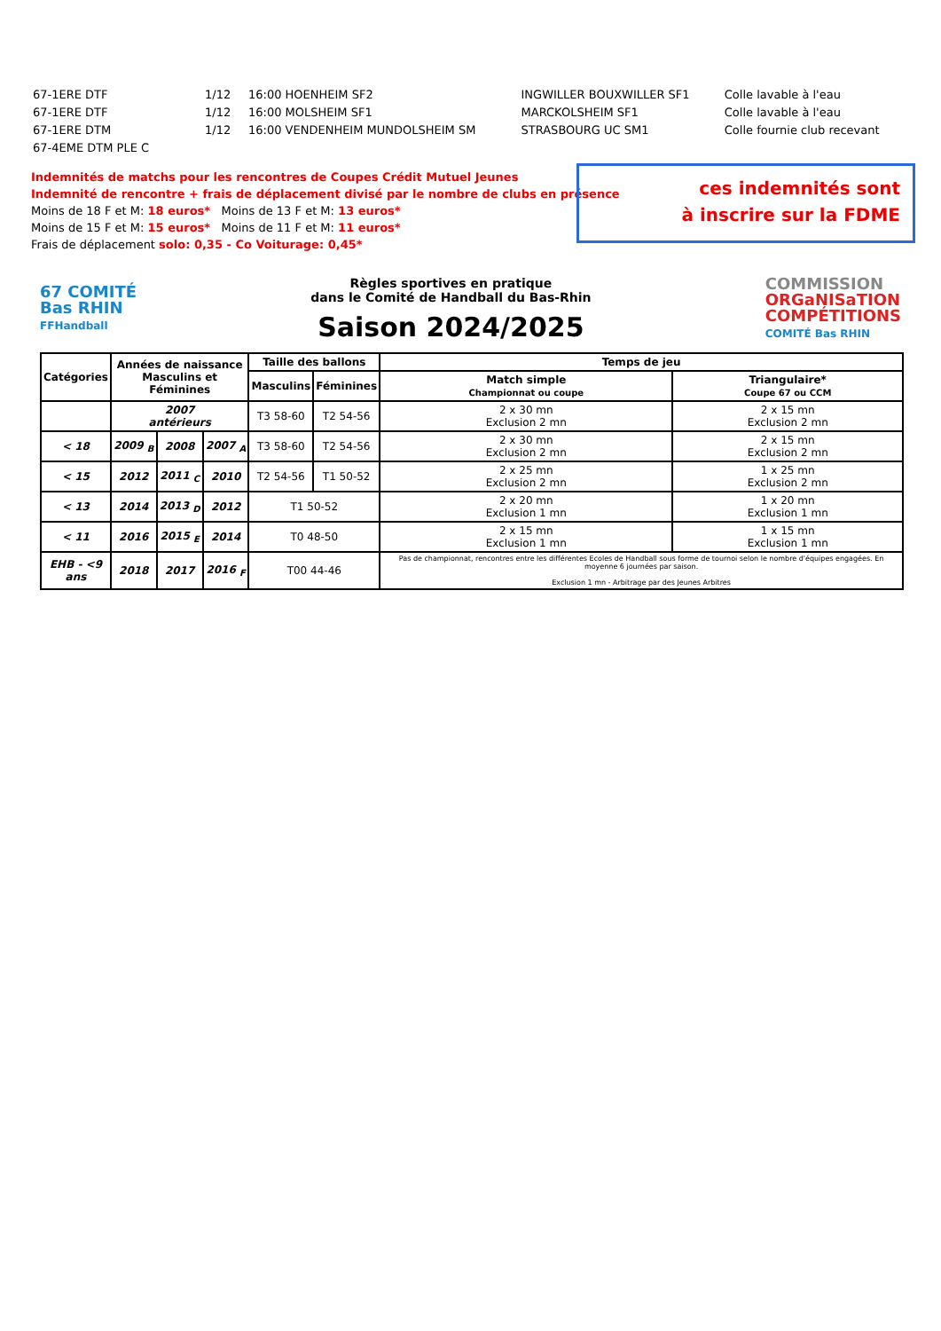| 67-1ERE DTF | 1/12 | 16:00 HOENHEIM SF2 | INGWILLER BOUXWILLER SF1 | Colle lavable à l'eau |
| 67-1ERE DTF | 1/12 | 16:00 MOLSHEIM SF1 | MARCKOLSHEIM SF1 | Colle lavable à l'eau |
| 67-1ERE DTM | 1/12 | 16:00 VENDENHEIM MUNDOLSHEIM SM | STRASBOURG UC SM1 | Colle fournie club recevant |
| 67-4EME DTM PLE C | | | | |
ces indemnités sont
à inscrire sur la FDME
Indemnités de matchs pour les rencontres de Coupes Crédit Mutuel Jeunes
Indemnité de rencontre + frais de déplacement divisé par le nombre de clubs en présence
Moins de 18 F et M: 18 euros* Moins de 13 F et M: 13 euros*
Moins de 15 F et M: 15 euros* Moins de 11 F et M: 11 euros*
Frais de déplacement solo: 0,35 - Co Voiturage: 0,45*
67 COMITÉ
Bas RHIN
FFHandball
Règles sportives en pratique
dans le Comité de Handball du Bas-Rhin
Saison 2024/2025
COMMISSION
ORGaNISaTION
COMPÉTITIONS
COMITÉ Bas RHIN
| Catégories | Années de naissance Masculins et Féminines | | | Taille des ballons | | Temps de jeu | |
| --- | --- | --- | --- | --- | --- | --- | --- |
| | | | | Masculins | Féminines | Match simple Championnat ou coupe | Triangulaire* Coupe 67 ou CCM |
| | 2007 antérieurs | | | T3 58-60 | T2 54-56 | 2 x 30 mn Exclusion 2 mn | 2 x 15 mn Exclusion 2 mn |
| < 18 | 2009 <sub>B</sub> | 2008 | 2007 <sub>A</sub> | T3 58-60 | T2 54-56 | 2 x 30 mn Exclusion 2 mn | 2 x 15 mn Exclusion 2 mn |
| < 15 | 2012 | 2011 <sub>C</sub> | 2010 | T2 54-56 | T1 50-52 | 2 x 25 mn Exclusion 2 mn | 1 x 25 mn Exclusion 2 mn |
| < 13 | 2014 | 2013 <sub>D</sub> | 2012 | T1 50-52 | | 2 x 20 mn Exclusion 1 mn | 1 x 20 mn Exclusion 1 mn |
| < 11 | 2016 | 2015 <sub>E</sub> | 2014 | T0 48-50 | | 2 x 15 mn Exclusion 1 mn | 1 x 15 mn Exclusion 1 mn |
| EHB - <9 ans | 2018 | 2017 | 2016 <sub>F</sub> | T00 44-46 | | Pas de championnat, rencontres entre les différentes Ecoles de Handball sous forme de tournoi selon le nombre d'équipes engagées. En moyenne 6 journées par saison. Exclusion 1 mn - Arbitrage par des Jeunes Arbitres | |